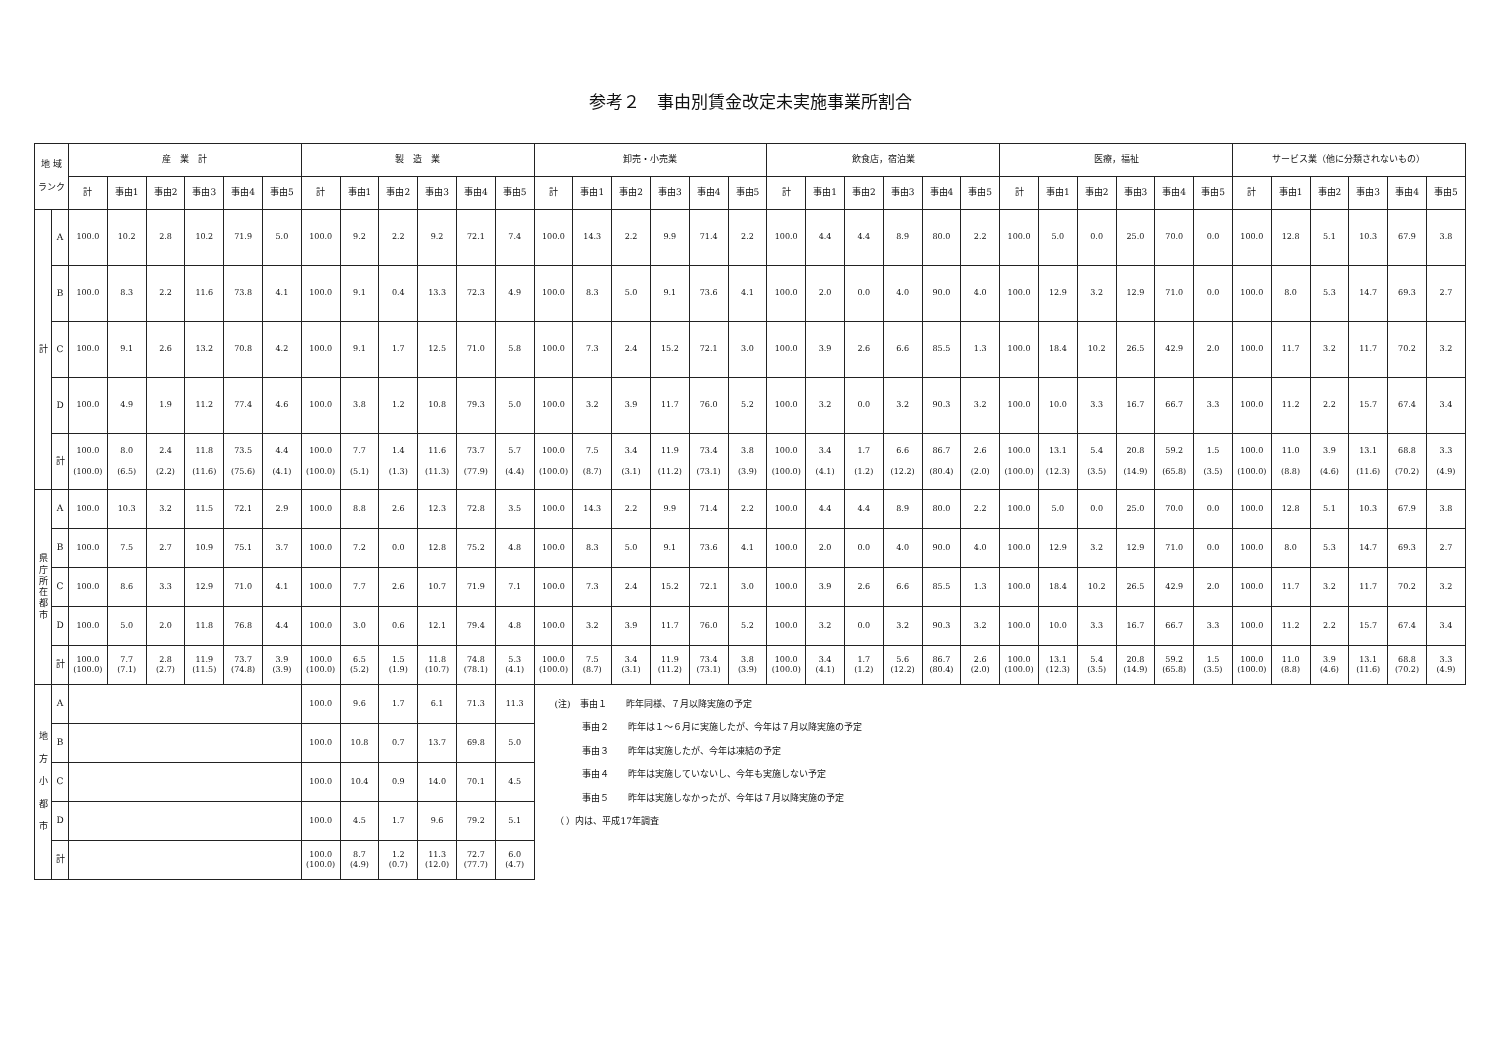参考２　事由別賃金改定未実施事業所割合
| 地 域 ランク | | 産 業 計 | | | | | | 製 造 業 | | | | | | 卸売・小売業 | | | | | | 飲食店，宿泊業 | | | | | | 医療，福祉 | | | | | | サービス業（他に分類されないもの） | | | | | |
| --- | --- | --- | --- | --- | --- | --- | --- | --- | --- | --- | --- | --- | --- | --- | --- | --- | --- | --- | --- | --- | --- | --- | --- | --- | --- | --- | --- | --- | --- | --- | --- | --- | --- | --- | --- | --- | --- |
| | | 計 | 事由1 | 事由2 | 事由3 | 事由4 | 事由5 | 計 | 事由1 | 事由2 | 事由3 | 事由4 | 事由5 | 計 | 事由1 | 事由2 | 事由3 | 事由4 | 事由5 | 計 | 事由1 | 事由2 | 事由3 | 事由4 | 事由5 | 計 | 事由1 | 事由2 | 事由3 | 事由4 | 事由5 | 計 | 事由1 | 事由2 | 事由3 | 事由4 | 事由5 |
| 計 | A | 100.0 | 10.2 | 2.8 | 10.2 | 71.9 | 5.0 | 100.0 | 9.2 | 2.2 | 9.2 | 72.1 | 7.4 | 100.0 | 14.3 | 2.2 | 9.9 | 71.4 | 2.2 | 100.0 | 4.4 | 4.4 | 8.9 | 80.0 | 2.2 | 100.0 | 5.0 | 0.0 | 25.0 | 70.0 | 0.0 | 100.0 | 12.8 | 5.1 | 10.3 | 67.9 | 3.8 |
| | B | 100.0 | 8.3 | 2.2 | 11.6 | 73.8 | 4.1 | 100.0 | 9.1 | 0.4 | 13.3 | 72.3 | 4.9 | 100.0 | 8.3 | 5.0 | 9.1 | 73.6 | 4.1 | 100.0 | 2.0 | 0.0 | 4.0 | 90.0 | 4.0 | 100.0 | 12.9 | 3.2 | 12.9 | 71.0 | 0.0 | 100.0 | 8.0 | 5.3 | 14.7 | 69.3 | 2.7 |
| | C | 100.0 | 9.1 | 2.6 | 13.2 | 70.8 | 4.2 | 100.0 | 9.1 | 1.7 | 12.5 | 71.0 | 5.8 | 100.0 | 7.3 | 2.4 | 15.2 | 72.1 | 3.0 | 100.0 | 3.9 | 2.6 | 6.6 | 85.5 | 1.3 | 100.0 | 18.4 | 10.2 | 26.5 | 42.9 | 2.0 | 100.0 | 11.7 | 3.2 | 11.7 | 70.2 | 3.2 |
| | D | 100.0 | 4.9 | 1.9 | 11.2 | 77.4 | 4.6 | 100.0 | 3.8 | 1.2 | 10.8 | 79.3 | 5.0 | 100.0 | 3.2 | 3.9 | 11.7 | 76.0 | 5.2 | 100.0 | 3.2 | 0.0 | 3.2 | 90.3 | 3.2 | 100.0 | 10.0 | 3.3 | 16.7 | 66.7 | 3.3 | 100.0 | 11.2 | 2.2 | 15.7 | 67.4 | 3.4 |
| | 計 | 100.0 (100.0) | 8.0 (6.5) | 2.4 (2.2) | 11.8 (11.6) | 73.5 (75.6) | 4.4 (4.1) | 100.0 (100.0) | 7.7 (5.1) | 1.4 (1.3) | 11.6 (11.3) | 73.7 (77.9) | 5.7 (4.4) | 100.0 (100.0) | 7.5 (8.7) | 3.4 (3.1) | 11.9 (11.2) | 73.4 (73.1) | 3.8 (3.9) | 100.0 (100.0) | 3.4 (4.1) | 1.7 (1.2) | 6.6 (12.2) | 86.7 (80.4) | 2.6 (2.0) | 100.0 (100.0) | 13.1 (12.3) | 5.4 (3.5) | 20.8 (14.9) | 59.2 (65.8) | 1.5 (3.5) | 100.0 (100.0) | 11.0 (8.8) | 3.9 (4.6) | 13.1 (11.6) | 68.8 (70.2) | 3.3 (4.9) |
| 県 庁 所 在 都 市 | A | 100.0 | 10.3 | 3.2 | 11.5 | 72.1 | 2.9 | 100.0 | 8.8 | 2.6 | 12.3 | 72.8 | 3.5 | 100.0 | 14.3 | 2.2 | 9.9 | 71.4 | 2.2 | 100.0 | 4.4 | 4.4 | 8.9 | 80.0 | 2.2 | 100.0 | 5.0 | 0.0 | 25.0 | 70.0 | 0.0 | 100.0 | 12.8 | 5.1 | 10.3 | 67.9 | 3.8 |
| | B | 100.0 | 7.5 | 2.7 | 10.9 | 75.1 | 3.7 | 100.0 | 7.2 | 0.0 | 12.8 | 75.2 | 4.8 | 100.0 | 8.3 | 5.0 | 9.1 | 73.6 | 4.1 | 100.0 | 2.0 | 0.0 | 4.0 | 90.0 | 4.0 | 100.0 | 12.9 | 3.2 | 12.9 | 71.0 | 0.0 | 100.0 | 8.0 | 5.3 | 14.7 | 69.3 | 2.7 |
| | C | 100.0 | 8.6 | 3.3 | 12.9 | 71.0 | 4.1 | 100.0 | 7.7 | 2.6 | 10.7 | 71.9 | 7.1 | 100.0 | 7.3 | 2.4 | 15.2 | 72.1 | 3.0 | 100.0 | 3.9 | 2.6 | 6.6 | 85.5 | 1.3 | 100.0 | 18.4 | 10.2 | 26.5 | 42.9 | 2.0 | 100.0 | 11.7 | 3.2 | 11.7 | 70.2 | 3.2 |
| | D | 100.0 | 5.0 | 2.0 | 11.8 | 76.8 | 4.4 | 100.0 | 3.0 | 0.6 | 12.1 | 79.4 | 4.8 | 100.0 | 3.2 | 3.9 | 11.7 | 76.0 | 5.2 | 100.0 | 3.2 | 0.0 | 3.2 | 90.3 | 3.2 | 100.0 | 10.0 | 3.3 | 16.7 | 66.7 | 3.3 | 100.0 | 11.2 | 2.2 | 15.7 | 67.4 | 3.4 |
| | 計 | 100.0 (100.0) | 7.7 (7.1) | 2.8 (2.7) | 11.9 (11.5) | 73.7 (74.8) | 3.9 (3.9) | 100.0 (100.0) | 6.5 (5.2) | 1.5 (1.9) | 11.8 (10.7) | 74.8 (78.1) | 5.3 (4.1) | 100.0 (100.0) | 7.5 (8.7) | 3.4 (3.1) | 11.9 (11.2) | 73.4 (73.1) | 3.8 (3.9) | 100.0 (100.0) | 3.4 (4.1) | 1.7 (1.2) | 5.6 (12.2) | 86.7 (80.4) | 2.6 (2.0) | 100.0 (100.0) | 13.1 (12.3) | 5.4 (3.5) | 20.8 (14.9) | 59.2 (65.8) | 1.5 (3.5) | 100.0 (100.0) | 11.0 (8.8) | 3.9 (4.6) | 13.1 (11.6) | 68.8 (70.2) | 3.3 (4.9) |
| 地 方 小 都 市 | A | | | | | | | 100.0 | 9.6 | 1.7 | 6.1 | 71.3 | 11.3 | (注) 事由１ 昨年同様、７月以降実施の予定 事由２ 昨年は１～６月に実施したが、今年は７月以降実施の予定 事由３ 昨年は実施したが、今年は凍結の予定 事由４ 昨年は実施していないし、今年も実施しない予定 事由５ 昨年は実施しなかったが、今年は７月以降実施の予定 （ ）内は、平成17年調査 | | | | | | | | | | | | | | | | | | | | | | | |
| | B | | | | | | | 100.0 | 10.8 | 0.7 | 13.7 | 69.8 | 5.0 | | | | | | | | | | | | | | | | | | | | | | | | |
| | C | | | | | | | 100.0 | 10.4 | 0.9 | 14.0 | 70.1 | 4.5 | | | | | | | | | | | | | | | | | | | | | | | | |
| | D | | | | | | | 100.0 | 4.5 | 1.7 | 9.6 | 79.2 | 5.1 | | | | | | | | | | | | | | | | | | | | | | | | |
| | 計 | | | | | | | 100.0 (100.0) | 8.7 (4.9) | 1.2 (0.7) | 11.3 (12.0) | 72.7 (77.7) | 6.0 (4.7) | | | | | | | | | | | | | | | | | | | | | | | | |